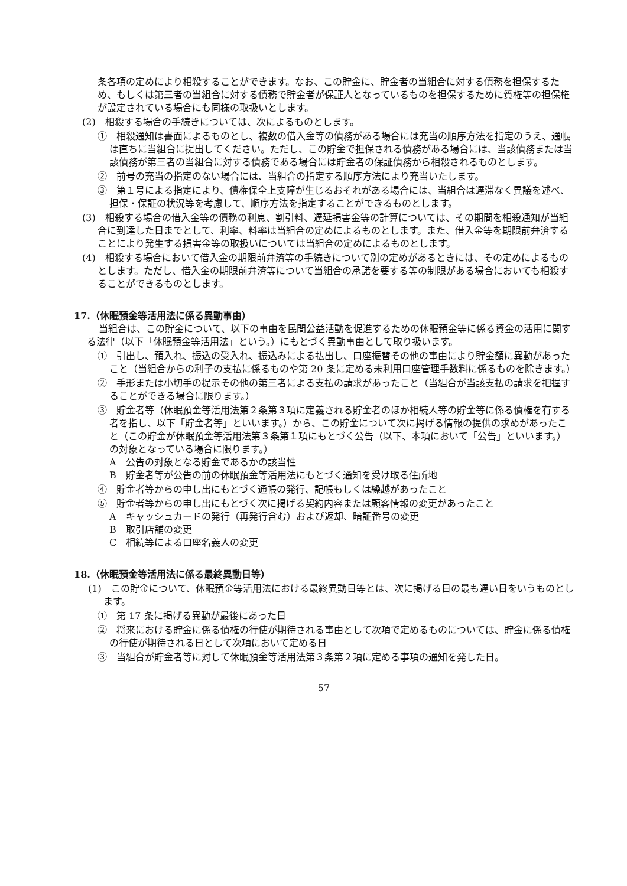条各項の定めにより相殺することができます。なお、この貯金に、貯金者の当組合に対する債務を担保するため、もしくは第三者の当組合に対する債務で貯金者が保証人となっているものを担保するために質権等の担保権が設定されている場合にも同様の取扱いとします。
(2)　相殺する場合の手続きについては、次によるものとします。
①　相殺通知は書面によるものとし、複数の借入金等の債務がある場合には充当の順序方法を指定のうえ、通帳は直ちに当組合に提出してください。ただし、この貯金で担保される債務がある場合には、当該債務または当該債務が第三者の当組合に対する債務である場合には貯金者の保証債務から相殺されるものとします。
②　前号の充当の指定のない場合には、当組合の指定する順序方法により充当いたします。
③　第１号による指定により、債権保全上支障が生じるおそれがある場合には、当組合は遅滞なく異議を述べ、担保・保証の状況等を考慮して、順序方法を指定することができるものとします。
(3)　相殺する場合の借入金等の債務の利息、割引料、遅延損害金等の計算については、その期間を相殺通知が当組合に到達した日までとして、利率、料率は当組合の定めによるものとします。また、借入金等を期限前弁済することにより発生する損害金等の取扱いについては当組合の定めによるものとします。
(4)　相殺する場合において借入金の期限前弁済等の手続きについて別の定めがあるときには、その定めによるものとします。ただし、借入金の期限前弁済等について当組合の承諾を要する等の制限がある場合においても相殺することができるものとします。
17.（休眠預金等活用法に係る異動事由）
当組合は、この貯金について、以下の事由を民間公益活動を促進するための休眠預金等に係る資金の活用に関する法律（以下「休眠預金等活用法」という。）にもとづく異動事由として取り扱います。
①　引出し、預入れ、振込の受入れ、振込みによる払出し、口座振替その他の事由により貯金額に異動があったこと（当組合からの利子の支払に係るものや第 20 条に定める未利用口座管理手数料に係るものを除きます。）
②　手形または小切手の提示その他の第三者による支払の請求があったこと（当組合が当該支払の請求を把握することができる場合に限ります。）
③　貯金者等（休眠預金等活用法第２条第３項に定義される貯金者のほか相続人等の貯金等に係る債権を有する者を指し、以下「貯金者等」といいます。）から、この貯金について次に掲げる情報の提供の求めがあったこと（この貯金が休眠預金等活用法第３条第１項にもとづく公告（以下、本項において「公告」といいます。）の対象となっている場合に限ります。）
A　公告の対象となる貯金であるかの該当性
B　貯金者等が公告の前の休眠預金等活用法にもとづく通知を受け取る住所地
④　貯金者等からの申し出にもとづく通帳の発行、記帳もしくは繰越があったこと
⑤　貯金者等からの申し出にもとづく次に掲げる契約内容または顧客情報の変更があったこと
A　キャッシュカードの発行（再発行含む）および返却、暗証番号の変更
B　取引店舗の変更
C　相続等による口座名義人の変更
18.（休眠預金等活用法に係る最終異動日等）
(1)　この貯金について、休眠預金等活用法における最終異動日等とは、次に掲げる日の最も遅い日をいうものとします。
①　第 17 条に掲げる異動が最後にあった日
②　将来における貯金に係る債権の行使が期待される事由として次項で定めるものについては、貯金に係る債権の行使が期待される日として次項において定める日
③　当組合が貯金者等に対して休眠預金等活用法第３条第２項に定める事項の通知を発した日。
57